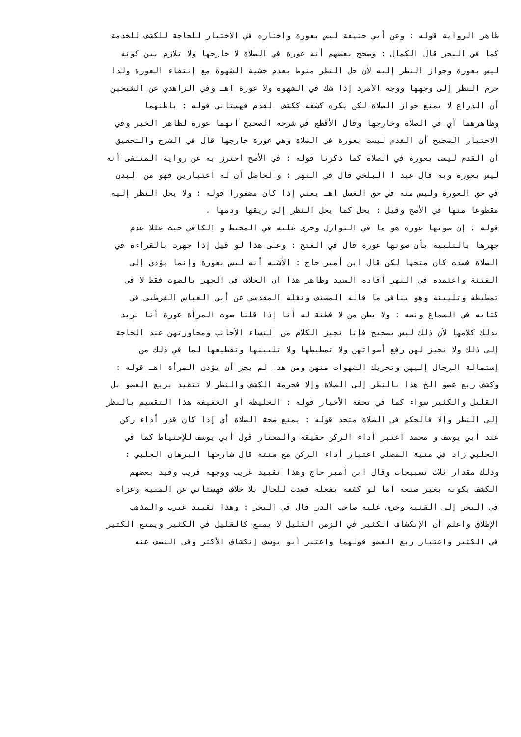ظاهر الرواية قوله : وعن أبي حنيفة ليس بعورة واختاره في الاختيار للحاجة للكشف للخدمة
كما في البحر قال الكمال : وصحح بعضهم أنه عورة في الصلاة لا خارجها ولا تلازم بين كونه
ليس بعورة وجواز النظر إليه لأن حل النظر منوط بعدم خشية الشهوة مع إنتفاء العورة ولذا
حرم النظر إلى وجهها ووجه الأمرد إذا شك في الشهوة ولا عورة اهـ وفي الزاهدي عن الشيخين
أن الذراع لا يمنع جواز الصلاة لكن يكره كشفه ككشف القدم قهستاني قوله : باطنهما
وظاهرهما أي في الصلاة وخارجها وقال الأقطع في شرحه الصحيح أنهما عورة لظاهر الخبر وفي
الاختيار الصحيح أن القدم ليست بعورة في الصلاة وهي عورة خارجها قال في الشرح والتحقيق
أن القدم ليست بعورة في الصلاة كما ذكرنا قوله : في الأصح احترز به عن رواية المنتفى أنه
ليس بعورة وبه قال عبد ا البلخي قال في النهر : والحاصل أن له اعتبارين فهو من البدن
في حق العورة وليس منه في حق الغسل اهـ يعني إذا كان مضفورا قوله : ولا يحل النظر إليه
مقطوعا منها في الأصح وقيل : يحل كما يحل النظر إلى ريقها ودمها .
قوله : إن صوتها عورة هو ما في النوازل وجرى عليه في المحيط و الكافي حيث عللا عدم
جهرها بالتلبية بأن صوتها عورة قال في الفتح : وعلى هذا لو قيل إذا جهرت بالقراءة في
الصلاة فسدت كان متجها لكن قال ابن أمير حاج : الأشبه أنه ليس بعورة وإنما يؤدي إلى
الفتنة واعتمده في النهر أفاده السيد وظاهر هذا ان الخلاف في الجهر بالصوت فقط لا في
تمطيطه وتليينه وهو ينافي ما قاله المصنف ونقله المقدسي عن أبي العباس القرطبي في
كتابه في السماع ونصه : ولا يظن من لا فطنة له أنا إذا قلنا صوت المرأة عورة أنا نريد
بذلك كلامها لأن ذلك ليس بصحيح فإنا نجيز الكلام من النساء الأجانب ومحاورتهن عند الحاجة
إلى ذلك ولا نجيز لهن رفع أصواتهن ولا تمطيطها ولا تليينها وتقطيعها لما في ذلك من
إستمالة الرجال إليهن وتحريك الشهوات منهن ومن هذا لم يجز أن يؤذن المرأة اهـ قوله :
وكشف ربع عضو الخ هذا بالنظر إلى الصلاة وإلا فحرمة الكشف والنظر لا تتقيد بربع العضو بل
القليل والكثير سواء كما في تحفة الأخيار قوله : الغليظة أو الخفيفة هذا التقسيم بالنظر
إلى النظر وإلا فالحكم في الصلاة متحد قوله : يمنع صحة الصلاة أي إذا كان قدر أداء ركن
عند أبي يوسف و محمد اعتبر أداء الركن حقيقة والمختار قول أبي يوسف للإحتياط كما في
الحلبي زاد في منية المصلي اعتبار أداء الركن مع سنته قال شارحها البرهان الحلبي :
وذلك مقدار ثلاث تسبيحات وقال ابن أمير حاج وهذا تقييد غريب ووجهه قريب وقيد بعضهم
الكشف بكونه بغير صنعه أما لو كشفه بفعله فسدت للحال بلا خلاف قهستاني عن المنية وعزاه
في البحر إلى القنية وجرى عليه صاحب الدر قال في البحر : وهذا تقييد غيرب والمذهب
الإطلاق واعلم أن الإنكشاف الكثير في الزمن القليل لا يمنع كالقليل في الكثير ويمنع الكثير
في الكثير واعتبار ربع العضو قولهما واعتبر أبو يوسف إنكشاف الأكثر وفي النصف عنه